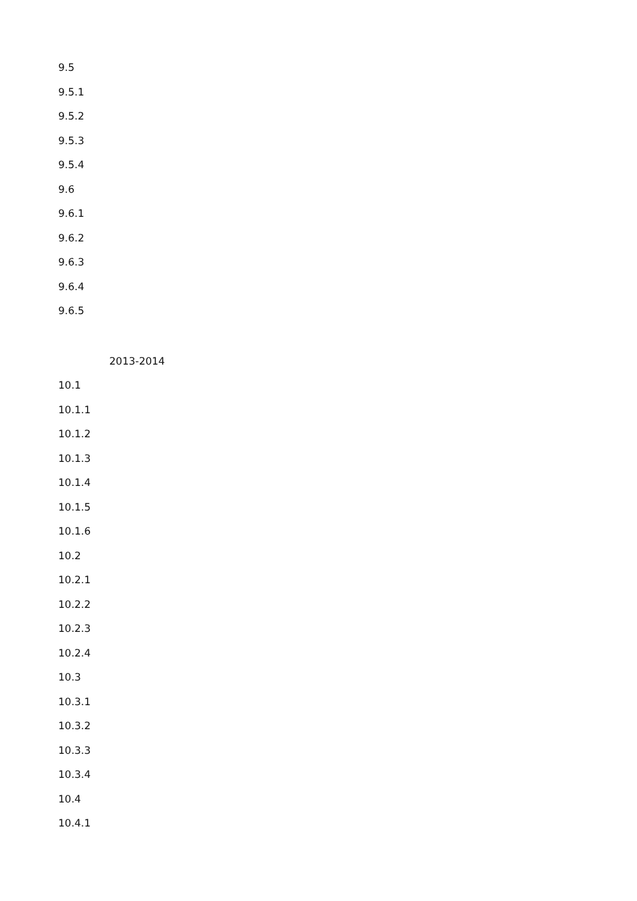9.5
9.5.1
9.5.2
9.5.3
9.5.4
9.6
9.6.1
9.6.2
9.6.3
9.6.4
9.6.5
2013-2014
10.1
10.1.1
10.1.2
10.1.3
10.1.4
10.1.5
10.1.6
10.2
10.2.1
10.2.2
10.2.3
10.2.4
10.3
10.3.1
10.3.2
10.3.3
10.3.4
10.4
10.4.1